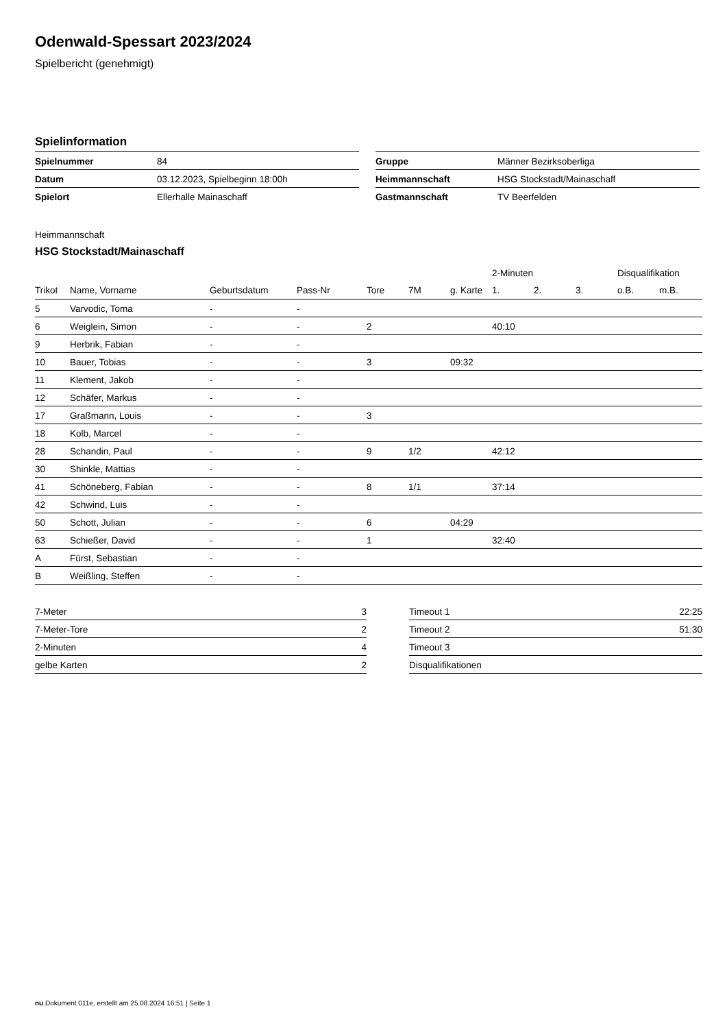Odenwald-Spessart 2023/2024
Spielbericht (genehmigt)
Spielinformation
| Spielnummer | 84 |
| Datum | 03.12.2023, Spielbeginn 18:00h |
| Spielort | Ellerhalle Mainaschaff |
| Gruppe | Männer Bezirksoberliga |
| Heimmannschaft | HSG Stockstadt/Mainaschaff |
| Gastmannschaft | TV Beerfelden |
Heimmannschaft
HSG Stockstadt/Mainaschaff
| | | | | | | | 2-Minuten | | | Disqualifikation | |
| --- | --- | --- | --- | --- | --- | --- | --- | --- | --- | --- | --- |
| Trikot | Name, Vorname | Geburtsdatum | Pass-Nr | Tore | 7M | g. Karte | 1. | 2. | 3. | o.B. | m.B. |
| 5 | Varvodic, Toma | - | - | | | | | | | | |
| 6 | Weiglein, Simon | - | - | 2 | | | 40:10 | | | | |
| 9 | Herbrik, Fabian | - | - | | | | | | | | |
| 10 | Bauer, Tobias | - | - | 3 | | 09:32 | | | | | |
| 11 | Klement, Jakob | - | - | | | | | | | | |
| 12 | Schäfer, Markus | - | - | | | | | | | | |
| 17 | Graßmann, Louis | - | - | 3 | | | | | | | |
| 18 | Kolb, Marcel | - | - | | | | | | | | |
| 28 | Schandin, Paul | - | - | 9 | 1/2 | | 42:12 | | | | |
| 30 | Shinkle, Mattias | - | - | | | | | | | | |
| 41 | Schöneberg, Fabian | - | - | 8 | 1/1 | | 37:14 | | | | |
| 42 | Schwind, Luis | - | - | | | | | | | | |
| 50 | Schott, Julian | - | - | 6 | | 04:29 | | | | | |
| 63 | Schießer, David | - | - | 1 | | | 32:40 | | | | |
| A | Fürst, Sebastian | - | - | | | | | | | | |
| B | Weißling, Steffen | - | - | | | | | | | | |
| 7-Meter | 3 |
| 7-Meter-Tore | 2 |
| 2-Minuten | 4 |
| gelbe Karten | 2 |
| Timeout 1 | 22:25 |
| Timeout 2 | 51:30 |
| Timeout 3 | |
| Disqualifikationen | |
nu.Dokument 011e, erstellt am 25.08.2024 16:51 | Seite 1